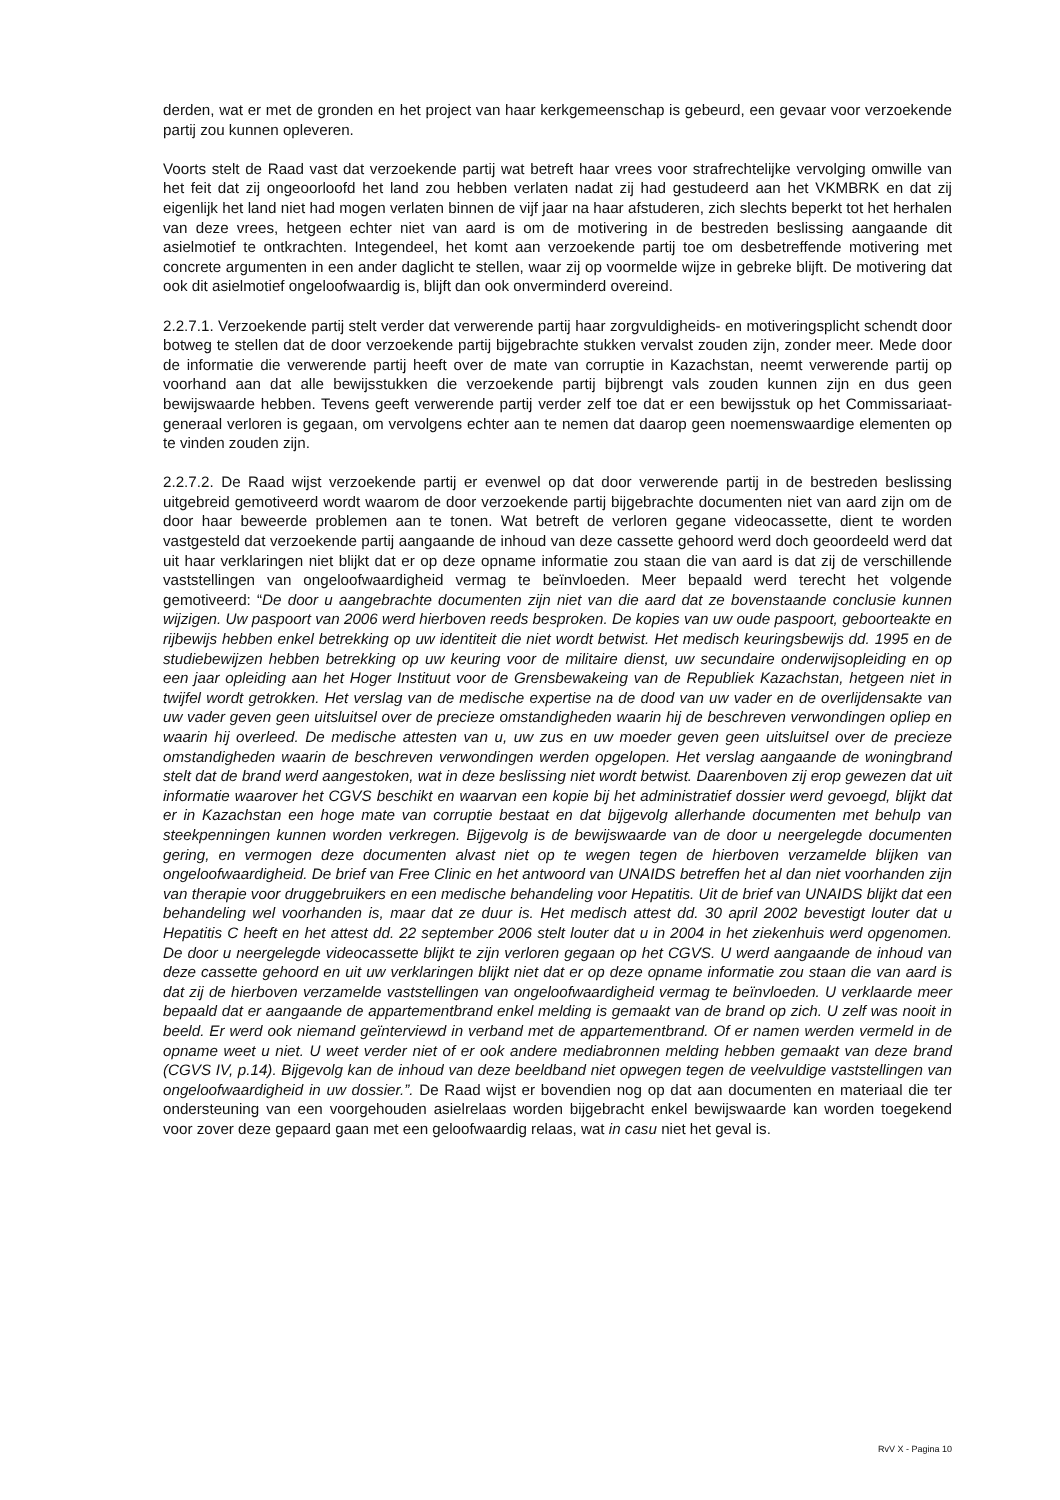derden, wat er met de gronden en het project van haar kerkgemeenschap is gebeurd, een gevaar voor verzoekende partij zou kunnen opleveren.
Voorts stelt de Raad vast dat verzoekende partij wat betreft haar vrees voor strafrechtelijke vervolging omwille van het feit dat zij ongeoorloofd het land zou hebben verlaten nadat zij had gestudeerd aan het VKMBRK en dat zij eigenlijk het land niet had mogen verlaten binnen de vijf jaar na haar afstuderen, zich slechts beperkt tot het herhalen van deze vrees, hetgeen echter niet van aard is om de motivering in de bestreden beslissing aangaande dit asielmotief te ontkrachten. Integendeel, het komt aan verzoekende partij toe om desbetreffende motivering met concrete argumenten in een ander daglicht te stellen, waar zij op voormelde wijze in gebreke blijft. De motivering dat ook dit asielmotief ongeloofwaardig is, blijft dan ook onverminderd overeind.
2.2.7.1. Verzoekende partij stelt verder dat verwerende partij haar zorgvuldigheids- en motiveringsplicht schendt door botweg te stellen dat de door verzoekende partij bijgebrachte stukken vervalst zouden zijn, zonder meer. Mede door de informatie die verwerende partij heeft over de mate van corruptie in Kazachstan, neemt verwerende partij op voorhand aan dat alle bewijsstukken die verzoekende partij bijbrengt vals zouden kunnen zijn en dus geen bewijswaarde hebben. Tevens geeft verwerende partij verder zelf toe dat er een bewijsstuk op het Commissariaat-generaal verloren is gegaan, om vervolgens echter aan te nemen dat daarop geen noemenswaardige elementen op te vinden zouden zijn.
2.2.7.2. De Raad wijst verzoekende partij er evenwel op dat door verwerende partij in de bestreden beslissing uitgebreid gemotiveerd wordt waarom de door verzoekende partij bijgebrachte documenten niet van aard zijn om de door haar beweerde problemen aan te tonen. Wat betreft de verloren gegane videocassette, dient te worden vastgesteld dat verzoekende partij aangaande de inhoud van deze cassette gehoord werd doch geoordeeld werd dat uit haar verklaringen niet blijkt dat er op deze opname informatie zou staan die van aard is dat zij de verschillende vaststellingen van ongeloofwaardigheid vermag te beïnvloeden. Meer bepaald werd terecht het volgende gemotiveerd: “De door u aangebrachte documenten zijn niet van die aard dat ze bovenstaande conclusie kunnen wijzigen. Uw paspoort van 2006 werd hierboven reeds besproken. De kopies van uw oude paspoort, geboorteakte en rijbewijs hebben enkel betrekking op uw identiteit die niet wordt betwist. Het medisch keuringsbewijs dd. 1995 en de studiebewijzen hebben betrekking op uw keuring voor de militaire dienst, uw secundaire onderwijsopleiding en op een jaar opleiding aan het Hoger Instituut voor de Grensbewakeing van de Republiek Kazachstan, hetgeen niet in twijfel wordt getrokken. Het verslag van de medische expertise na de dood van uw vader en de overlijdensakte van uw vader geven geen uitsluitsel over de precieze omstandigheden waarin hij de beschreven verwondingen opliep en waarin hij overleed. De medische attesten van u, uw zus en uw moeder geven geen uitsluitsel over de precieze omstandigheden waarin de beschreven verwondingen werden opgelopen. Het verslag aangaande de woningbrand stelt dat de brand werd aangestoken, wat in deze beslissing niet wordt betwist. Daarenboven zij erop gewezen dat uit informatie waarover het CGVS beschikt en waarvan een kopie bij het administratief dossier werd gevoegd, blijkt dat er in Kazachstan een hoge mate van corruptie bestaat en dat bijgevolg allerhande documenten met behulp van steekpenningen kunnen worden verkregen. Bijgevolg is de bewijswaarde van de door u neergelegde documenten gering, en vermogen deze documenten alvast niet op te wegen tegen de hierboven verzamelde blijken van ongeloofwaardigheid. De brief van Free Clinic en het antwoord van UNAIDS betreffen het al dan niet voorhanden zijn van therapie voor druggebruikers en een medische behandeling voor Hepatitis. Uit de brief van UNAIDS blijkt dat een behandeling wel voorhanden is, maar dat ze duur is. Het medisch attest dd. 30 april 2002 bevestigt louter dat u Hepatitis C heeft en het attest dd. 22 september 2006 stelt louter dat u in 2004 in het ziekenhuis werd opgenomen. De door u neergelegde videocassette blijkt te zijn verloren gegaan op het CGVS. U werd aangaande de inhoud van deze cassette gehoord en uit uw verklaringen blijkt niet dat er op deze opname informatie zou staan die van aard is dat zij de hierboven verzamelde vaststellingen van ongeloofwaardigheid vermag te beïnvloeden. U verklaarde meer bepaald dat er aangaande de appartementbrand enkel melding is gemaakt van de brand op zich. U zelf was nooit in beeld. Er werd ook niemand geïnterviewd in verband met de appartementbrand. Of er namen werden vermeld in de opname weet u niet. U weet verder niet of er ook andere mediabronnen melding hebben gemaakt van deze brand (CGVS IV, p.14). Bijgevolg kan de inhoud van deze beeldband niet opwegen tegen de veelvuldige vaststellingen van ongeloofwaardigheid in uw dossier.”. De Raad wijst er bovendien nog op dat aan documenten en materiaal die ter ondersteuning van een voorgehouden asielrelaas worden bijgebracht enkel bewijswaarde kan worden toegekend voor zover deze gepaard gaan met een geloofwaardig relaas, wat in casu niet het geval is.
RvV X - Pagina 10